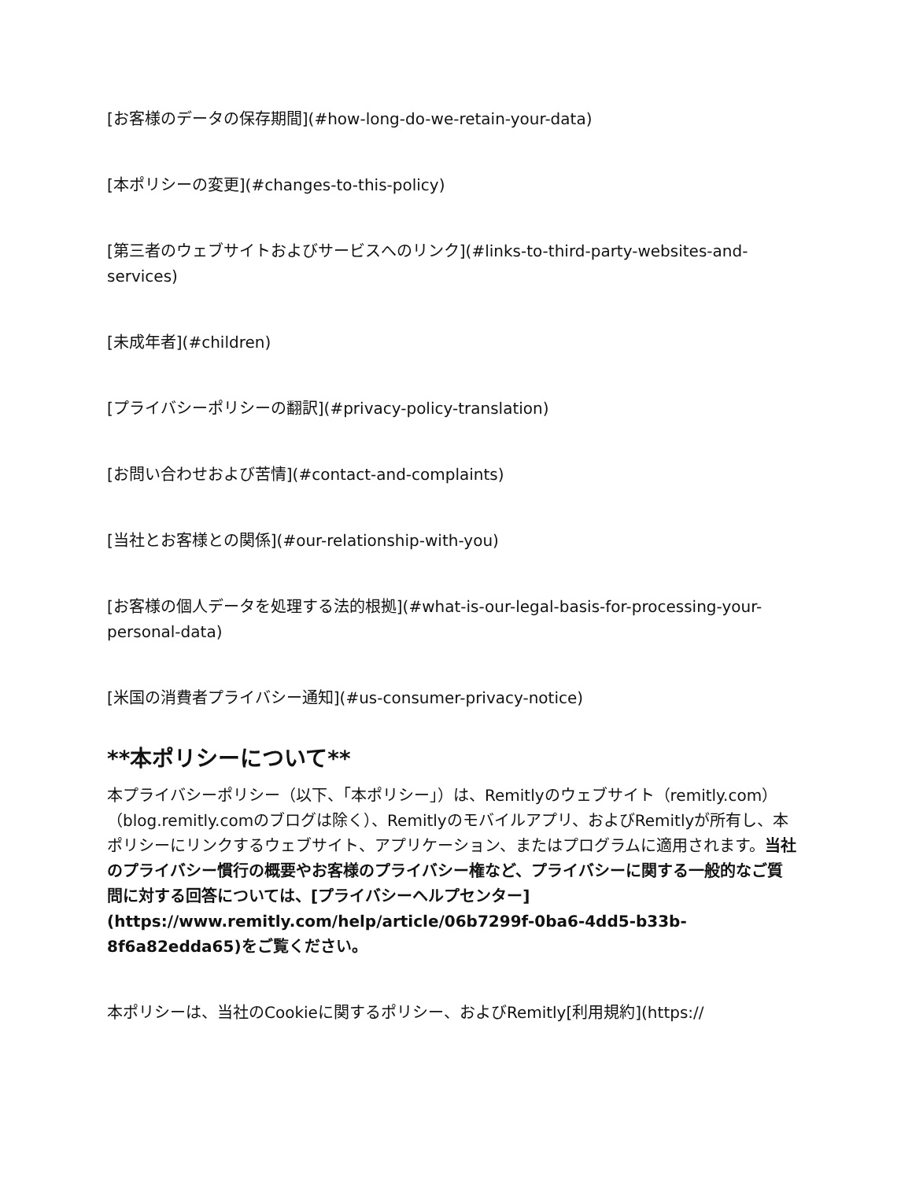[お客様のデータの保存期間](#how-long-do-we-retain-your-data)
[本ポリシーの変更](#changes-to-this-policy)
[第三者のウェブサイトおよびサービスへのリンク](#links-to-third-party-websites-and-services)
[未成年者](#children)
[プライバシーポリシーの翻訳](#privacy-policy-translation)
[お問い合わせおよび苦情](#contact-and-complaints)
[当社とお客様との関係](#our-relationship-with-you)
[お客様の個人データを処理する法的根拠](#what-is-our-legal-basis-for-processing-your-personal-data)
[米国の消費者プライバシー通知](#us-consumer-privacy-notice)
**本ポリシーについて**
本プライバシーポリシー（以下、「本ポリシー」）は、Remitlyのウェブサイト（remitly.com）（blog.remitly.comのブログは除く）、Remitlyのモバイルアプリ、およびRemitlyが所有し、本ポリシーにリンクするウェブサイト、アプリケーション、またはプログラムに適用されます。当社のプライバシー慣行の概要やお客様のプライバシー権など、プライバシーに関する一般的なご質問に対する回答については、[プライバシーヘルプセンター](https://www.remitly.com/help/article/06b7299f-0ba6-4dd5-b33b-8f6a82edda65)をご覧ください。
本ポリシーは、当社のCookieに関するポリシー、およびRemitly[利用規約](https://